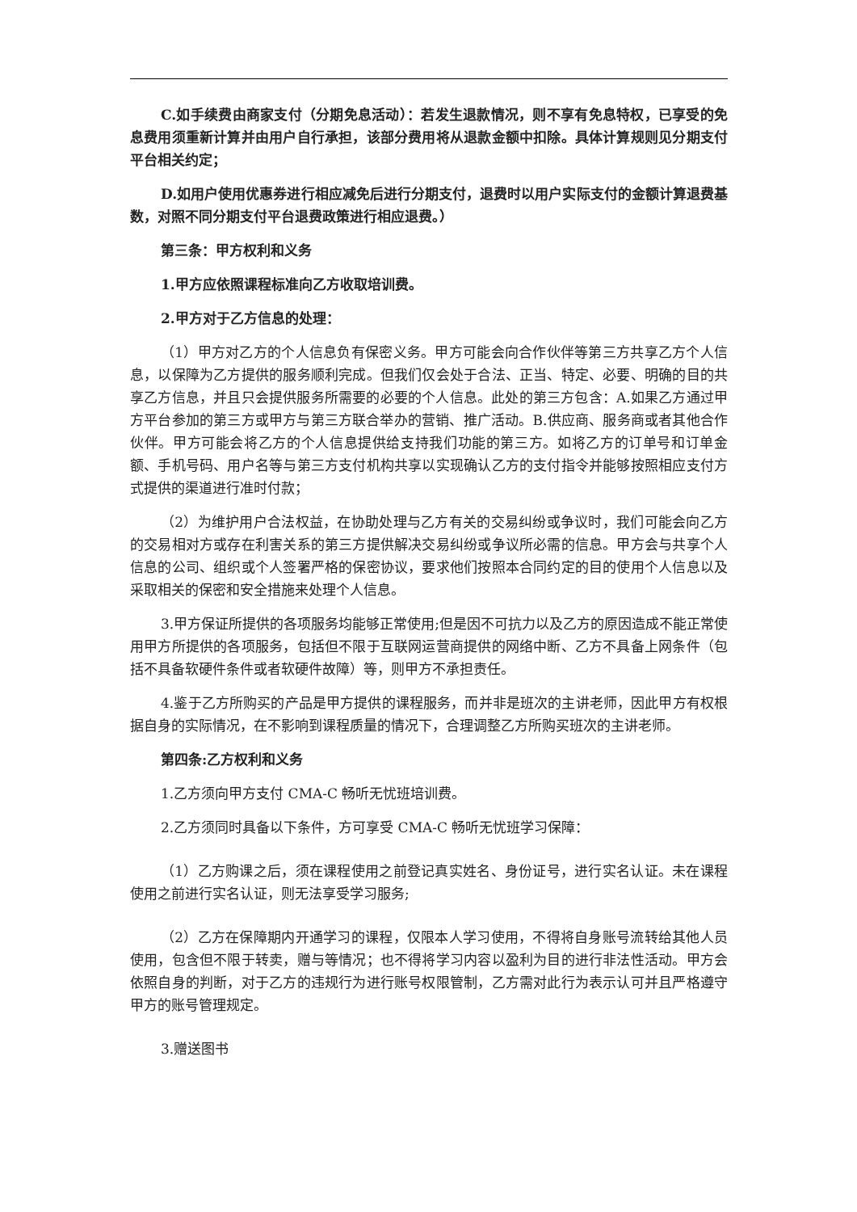C.如手续费由商家支付（分期免息活动）：若发生退款情况，则不享有免息特权，已享受的免息费用须重新计算并由用户自行承担，该部分费用将从退款金额中扣除。具体计算规则见分期支付平台相关约定；
D.如用户使用优惠券进行相应减免后进行分期支付，退费时以用户实际支付的金额计算退费基数，对照不同分期支付平台退费政策进行相应退费。）
第三条：甲方权利和义务
1.甲方应依照课程标准向乙方收取培训费。
2.甲方对于乙方信息的处理：
（1）甲方对乙方的个人信息负有保密义务。甲方可能会向合作伙伴等第三方共享乙方个人信息，以保障为乙方提供的服务顺利完成。但我们仅会处于合法、正当、特定、必要、明确的目的共享乙方信息，并且只会提供服务所需要的必要的个人信息。此处的第三方包含：A.如果乙方通过甲方平台参加的第三方或甲方与第三方联合举办的营销、推广活动。B.供应商、服务商或者其他合作伙伴。甲方可能会将乙方的个人信息提供给支持我们功能的第三方。如将乙方的订单号和订单金额、手机号码、用户名等与第三方支付机构共享以实现确认乙方的支付指令并能够按照相应支付方式提供的渠道进行准时付款；
（2）为维护用户合法权益，在协助处理与乙方有关的交易纠纷或争议时，我们可能会向乙方的交易相对方或存在利害关系的第三方提供解决交易纠纷或争议所必需的信息。甲方会与共享个人信息的公司、组织或个人签署严格的保密协议，要求他们按照本合同约定的目的使用个人信息以及采取相关的保密和安全措施来处理个人信息。
3.甲方保证所提供的各项服务均能够正常使用;但是因不可抗力以及乙方的原因造成不能正常使用甲方所提供的各项服务，包括但不限于互联网运营商提供的网络中断、乙方不具备上网条件（包括不具备软硬件条件或者软硬件故障）等，则甲方不承担责任。
4.鉴于乙方所购买的产品是甲方提供的课程服务，而并非是班次的主讲老师，因此甲方有权根据自身的实际情况，在不影响到课程质量的情况下，合理调整乙方所购买班次的主讲老师。
第四条:乙方权利和义务
1.乙方须向甲方支付 CMA-C 畅听无忧班培训费。
2.乙方须同时具备以下条件，方可享受 CMA-C 畅听无忧班学习保障：
（1）乙方购课之后，须在课程使用之前登记真实姓名、身份证号，进行实名认证。未在课程使用之前进行实名认证，则无法享受学习服务;
（2）乙方在保障期内开通学习的课程，仅限本人学习使用，不得将自身账号流转给其他人员使用，包含但不限于转卖，赠与等情况；也不得将学习内容以盈利为目的进行非法性活动。甲方会依照自身的判断，对于乙方的违规行为进行账号权限管制，乙方需对此行为表示认可并且严格遵守甲方的账号管理规定。
3.赠送图书